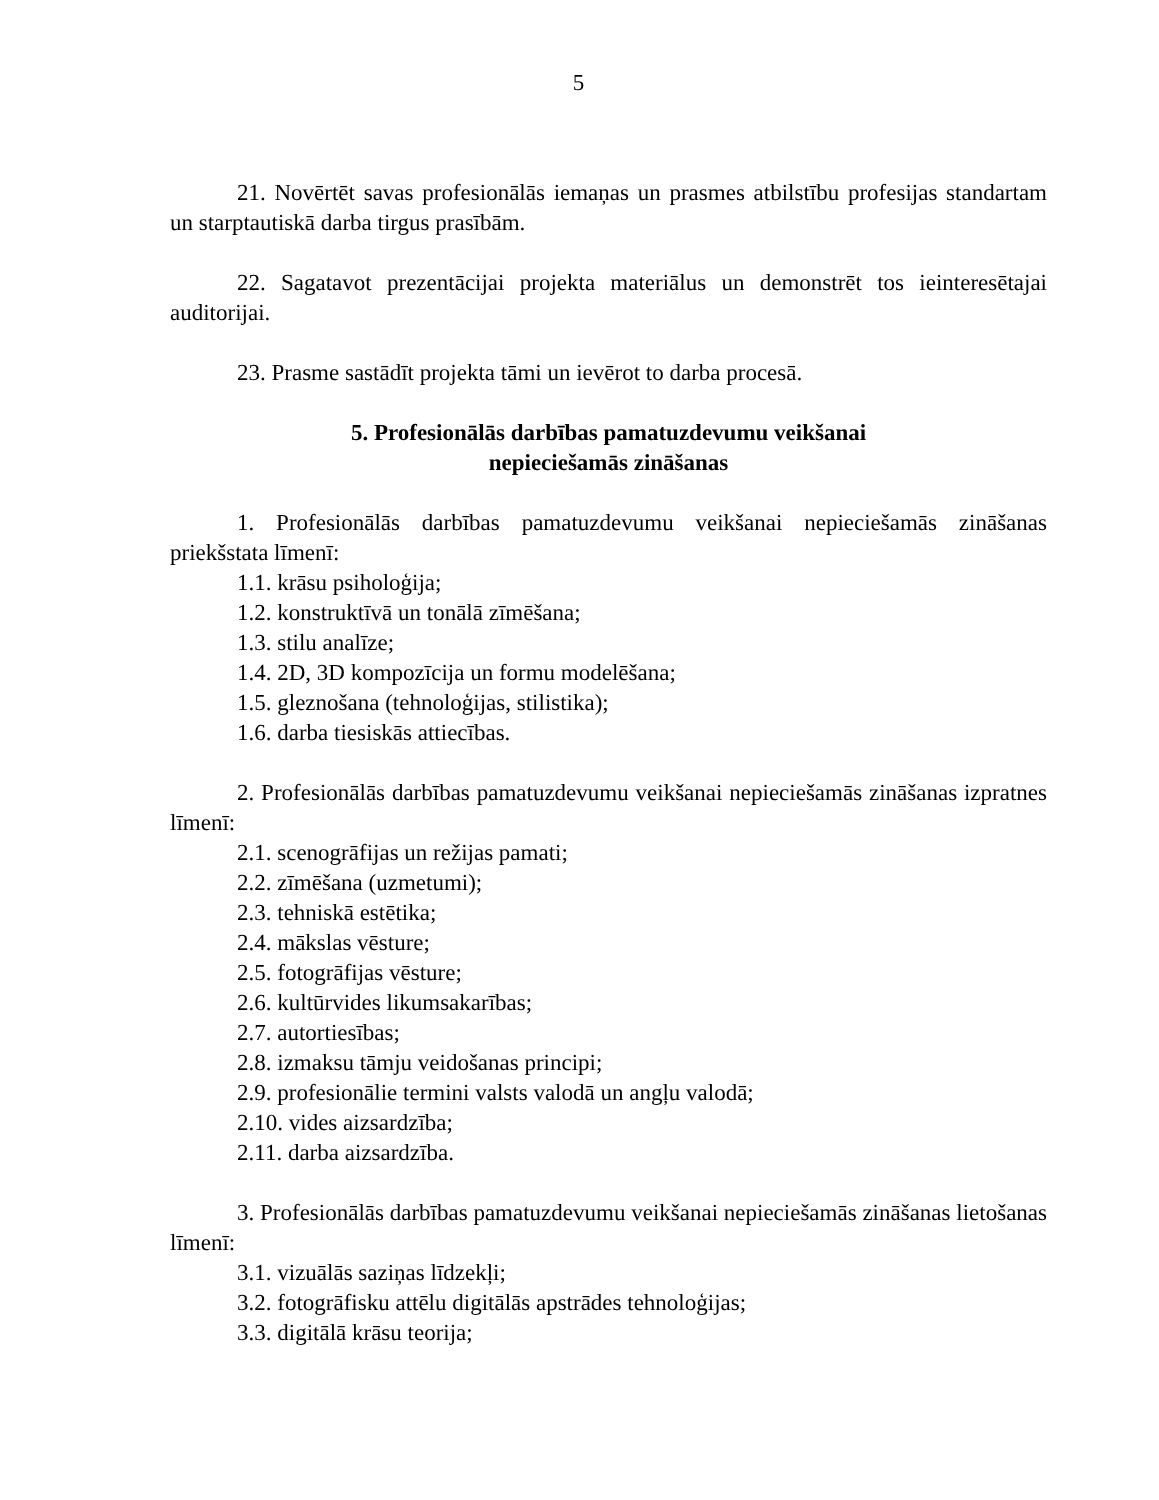5
21. Novērtēt savas profesionālās iemaņas un prasmes atbilstību profesijas standartam un starptautiskā darba tirgus prasībām.
22. Sagatavot prezentācijai projekta materiālus un demonstrēt tos ieinteresētajai auditorijai.
23. Prasme sastādīt projekta tāmi un ievērot to darba procesā.
5. Profesionālās darbības pamatuzdevumu veikšanai
nepieciešamās zināšanas
1. Profesionālās darbības pamatuzdevumu veikšanai nepieciešamās zināšanas priekšstata līmenī:
1.1. krāsu psiholoģija;
1.2. konstruktīvā un tonālā zīmēšana;
1.3. stilu analīze;
1.4. 2D, 3D kompozīcija un formu modelēšana;
1.5. gleznošana (tehnoloģijas, stilistika);
1.6. darba tiesiskās attiecības.
2. Profesionālās darbības pamatuzdevumu veikšanai nepieciešamās zināšanas izpratnes līmenī:
2.1. scenogrāfijas un režijas pamati;
2.2. zīmēšana (uzmetumi);
2.3. tehniskā estētika;
2.4. mākslas vēsture;
2.5. fotogrāfijas vēsture;
2.6. kultūrvides likumsakarības;
2.7. autortiesības;
2.8. izmaksu tāmju veidošanas principi;
2.9. profesionālie termini valsts valodā un angļu valodā;
2.10. vides aizsardzība;
2.11. darba aizsardzība.
3. Profesionālās darbības pamatuzdevumu veikšanai nepieciešamās zināšanas lietošanas līmenī:
3.1. vizuālās saziņas līdzekļi;
3.2. fotogrāfisku attēlu digitālās apstrādes tehnoloģijas;
3.3. digitālā krāsu teorija;